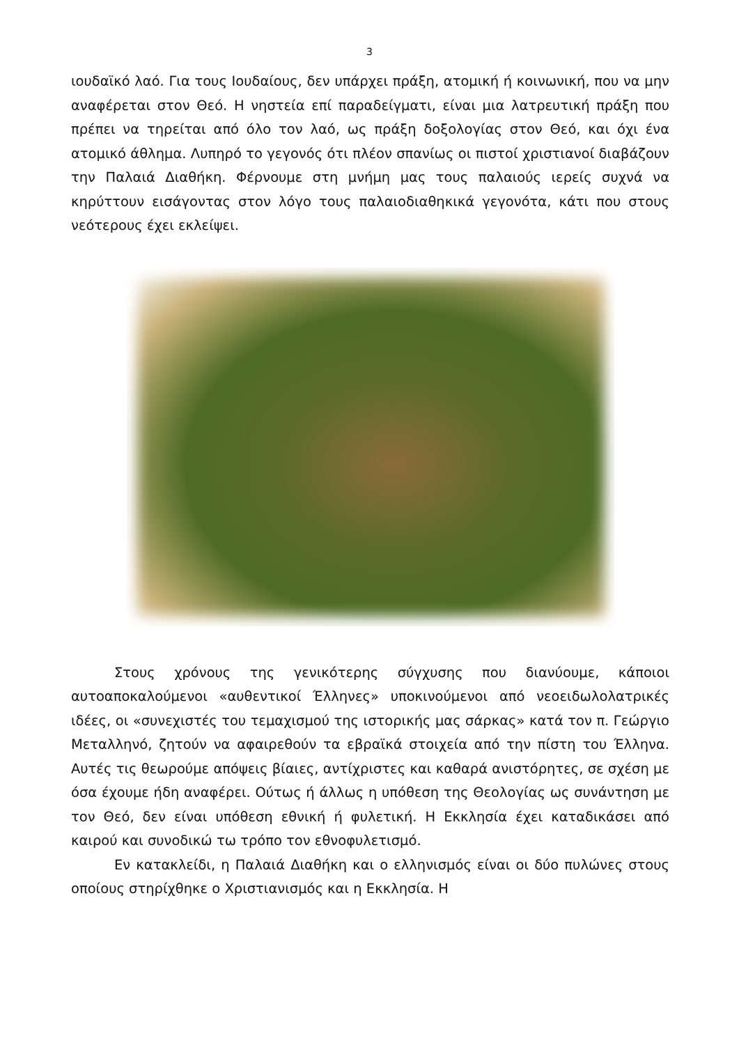3
ιουδαϊκό λαό. Για τους Ιουδαίους, δεν υπάρχει πράξη, ατομική ή κοινωνική, που να μην αναφέρεται στον Θεό. Η νηστεία επί παραδείγματι, είναι μια λατρευτική πράξη που πρέπει να τηρείται από όλο τον λαό, ως πράξη δοξολογίας στον Θεό, και όχι ένα ατομικό άθλημα. Λυπηρό το γεγονός ότι πλέον σπανίως οι πιστοί χριστιανοί διαβάζουν την Παλαιά Διαθήκη. Φέρνουμε στη μνήμη μας τους παλαιούς ιερείς συχνά να κηρύττουν εισάγοντας στον λόγο τους παλαιοδιαθηκικά γεγονότα, κάτι που στους νεότερους έχει εκλείψει.
Στους χρόνους της γενικότερης σύγχυσης που διανύουμε, κάποιοι αυτοαποκαλούμενοι «αυθεντικοί Έλληνες» υποκινούμενοι από νεοειδωλολατρικές ιδέες, οι «συνεχιστές του τεμαχισμού της ιστορικής μας σάρκας» κατά τον π. Γεώργιο Μεταλληνό, ζητούν να αφαιρεθούν τα εβραϊκά στοιχεία από την πίστη του Έλληνα. Αυτές τις θεωρούμε απόψεις βίαιες, αντίχριστες και καθαρά ανιστόρητες, σε σχέση με όσα έχουμε ήδη αναφέρει. Ούτως ή άλλως η υπόθεση της Θεολογίας ως συνάντηση με τον Θεό, δεν είναι υπόθεση εθνική ή φυλετική. Η Εκκλησία έχει καταδικάσει από καιρού και συνοδικώ τω τρόπο τον εθνοφυλετισμό.
Εν κατακλείδι, η Παλαιά Διαθήκη και ο ελληνισμός είναι οι δύο πυλώνες στους οποίους στηρίχθηκε ο Χριστιανισμός και η Εκκλησία. Η